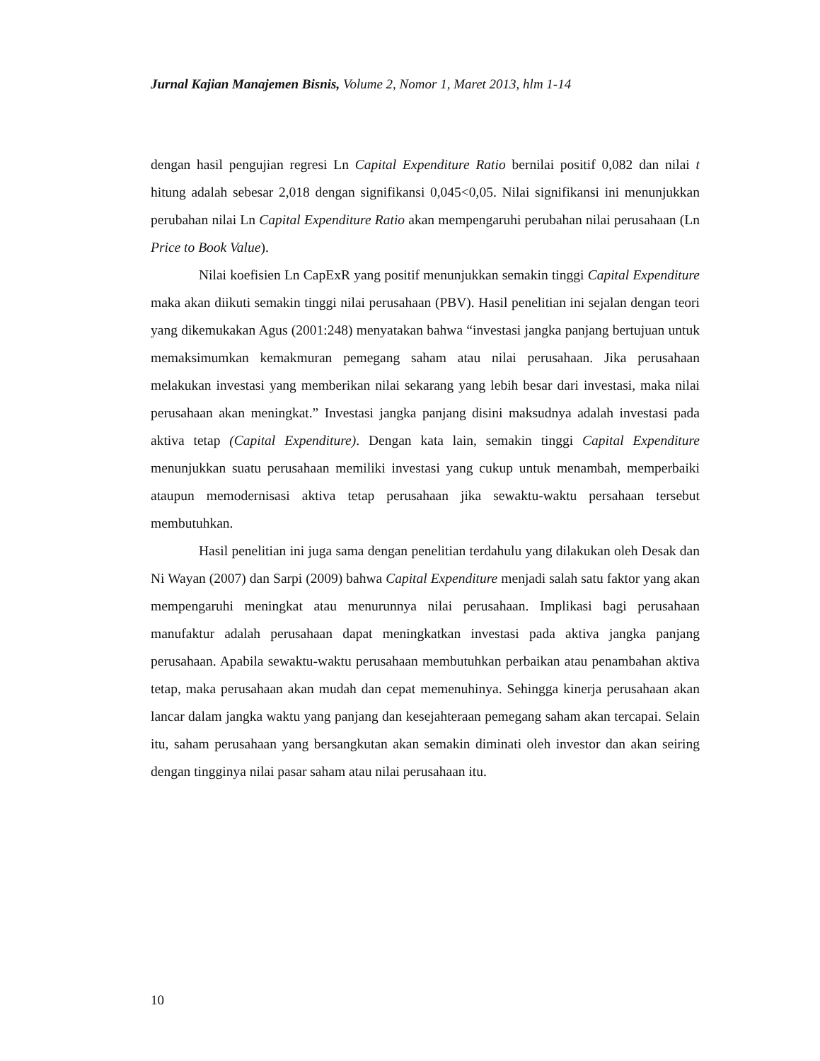Jurnal Kajian Manajemen Bisnis, Volume 2, Nomor 1, Maret 2013, hlm 1-14
dengan hasil pengujian regresi Ln Capital Expenditure Ratio bernilai positif 0,082 dan nilai t hitung adalah sebesar 2,018 dengan signifikansi 0,045<0,05. Nilai signifikansi ini menunjukkan perubahan nilai Ln Capital Expenditure Ratio akan mempengaruhi perubahan nilai perusahaan (Ln Price to Book Value).
Nilai koefisien Ln CapExR yang positif menunjukkan semakin tinggi Capital Expenditure maka akan diikuti semakin tinggi nilai perusahaan (PBV). Hasil penelitian ini sejalan dengan teori yang dikemukakan Agus (2001:248) menyatakan bahwa “investasi jangka panjang bertujuan untuk memaksimumkan kemakmuran pemegang saham atau nilai perusahaan. Jika perusahaan melakukan investasi yang memberikan nilai sekarang yang lebih besar dari investasi, maka nilai perusahaan akan meningkat.” Investasi jangka panjang disini maksudnya adalah investasi pada aktiva tetap (Capital Expenditure). Dengan kata lain, semakin tinggi Capital Expenditure menunjukkan suatu perusahaan memiliki investasi yang cukup untuk menambah, memperbaiki ataupun memodernisasi aktiva tetap perusahaan jika sewaktu-waktu persahaan tersebut membutuhkan.
Hasil penelitian ini juga sama dengan penelitian terdahulu yang dilakukan oleh Desak dan Ni Wayan (2007) dan Sarpi (2009) bahwa Capital Expenditure menjadi salah satu faktor yang akan mempengaruhi meningkat atau menurunnya nilai perusahaan. Implikasi bagi perusahaan manufaktur adalah perusahaan dapat meningkatkan investasi pada aktiva jangka panjang perusahaan. Apabila sewaktu-waktu perusahaan membutuhkan perbaikan atau penambahan aktiva tetap, maka perusahaan akan mudah dan cepat memenuhinya. Sehingga kinerja perusahaan akan lancar dalam jangka waktu yang panjang dan kesejahteraan pemegang saham akan tercapai. Selain itu, saham perusahaan yang bersangkutan akan semakin diminati oleh investor dan akan seiring dengan tingginya nilai pasar saham atau nilai perusahaan itu.
10